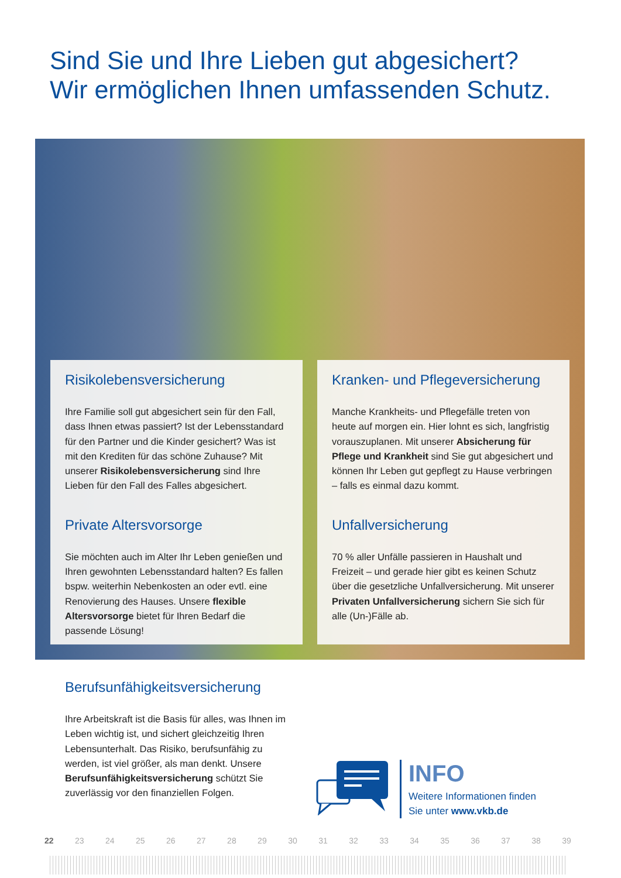Sind Sie und Ihre Lieben gut abgesichert?
Wir ermöglichen Ihnen umfassenden Schutz.
Risikolebensversicherung
Ihre Familie soll gut abgesichert sein für den Fall, dass Ihnen etwas passiert? Ist der Lebensstandard für den Partner und die Kinder gesichert? Was ist mit den Krediten für das schöne Zuhause? Mit unserer Risikolebens­versicherung sind Ihre Lieben für den Fall des Falles abgesichert.
Private Altersvorsorge
Sie möchten auch im Alter Ihr Leben genießen und Ihren gewohnten Lebensstandard halten? Es fallen bspw. weiterhin Nebenkosten an oder evtl. eine Renovierung des Hauses. Unsere flexible Altersvorsorge bietet für Ihren Bedarf die passende Lösung!
Kranken- und Pflegeversicherung
Manche Krankheits- und Pflegefälle treten von heute auf morgen ein. Hier lohnt es sich, langfristig vorauszuplanen. Mit unserer Absicherung für Pflege und Krankheit sind Sie gut abgesichert und können Ihr Leben gut gepflegt zu Hause verbringen – falls es einmal dazu kommt.
Unfallversicherung
70 % aller Unfälle passieren in Haushalt und Freizeit – und gerade hier gibt es keinen Schutz über die gesetzliche Unfallversicherung. Mit unserer Privaten Unfallversicherung sichern Sie sich für alle (Un-)Fälle ab.
Berufsunfähigkeitsversicherung
Ihre Arbeitskraft ist die Basis für alles, was Ihnen im Leben wichtig ist, und sichert gleichzeitig Ihren Lebensunterhalt. Das Risiko, berufsunfähig zu werden, ist viel größer, als man denkt. Unsere Berufsunfähigkeitsversicherung schützt Sie zuverlässig vor den finanziellen Folgen.
INFO
Weitere Informationen finden
Sie unter www.vkb.de
22 23 24 25 26 27 28 29 30 31 32 33 34 35 36 37 38 39